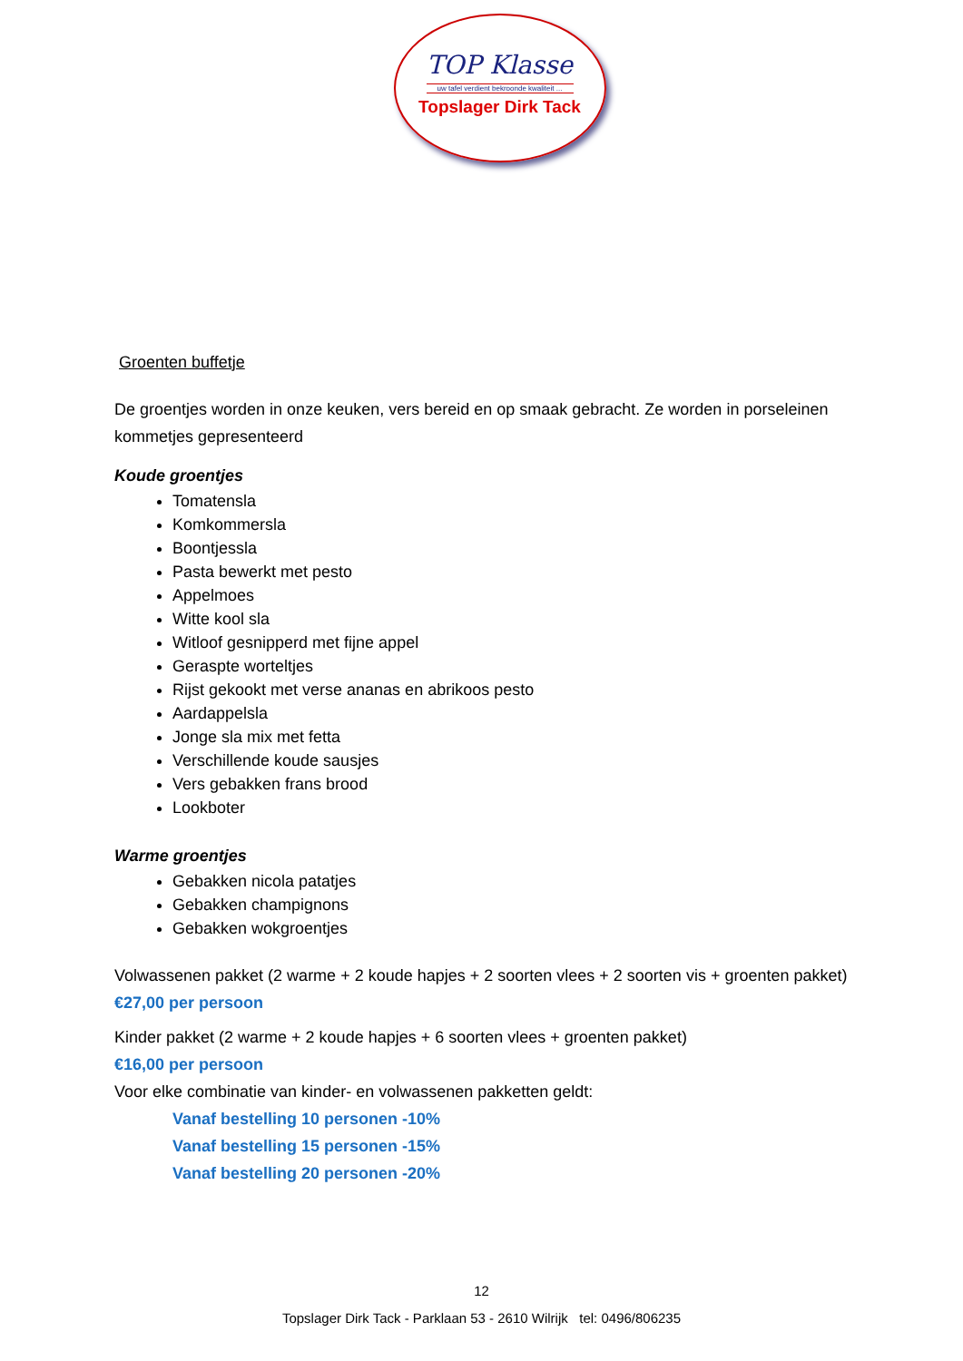TOP Klasse
uw tafel verdient bekroonde kwaliteit ...
Topslager Dirk Tack
Groenten buffetje
De groentjes worden in onze keuken, vers bereid en op smaak gebracht. Ze worden in porseleinen kommetjes gepresenteerd
Koude groentjes
Tomatensla
Komkommersla
Boontjessla
Pasta bewerkt met pesto
Appelmoes
Witte kool sla
Witloof gesnipperd met fijne appel
Geraspte worteltjes
Rijst gekookt met verse ananas en abrikoos pesto
Aardappelsla
Jonge sla mix met fetta
Verschillende koude sausjes
Vers gebakken frans brood
Lookboter
Warme groentjes
Gebakken nicola patatjes
Gebakken champignons
Gebakken wokgroentjes
Volwassenen pakket (2 warme + 2 koude hapjes + 2 soorten vlees + 2 soorten vis + groenten pakket)
€27,00 per persoon
Kinder pakket (2 warme + 2 koude hapjes + 6 soorten vlees + groenten pakket)
€16,00 per persoon
Voor elke combinatie van kinder- en volwassenen pakketten geldt:
Vanaf bestelling 10 personen -10%
Vanaf bestelling 15 personen -15%
Vanaf bestelling 20 personen -20%
12
Topslager Dirk Tack - Parklaan 53 - 2610 Wilrijk tel: 0496/806235